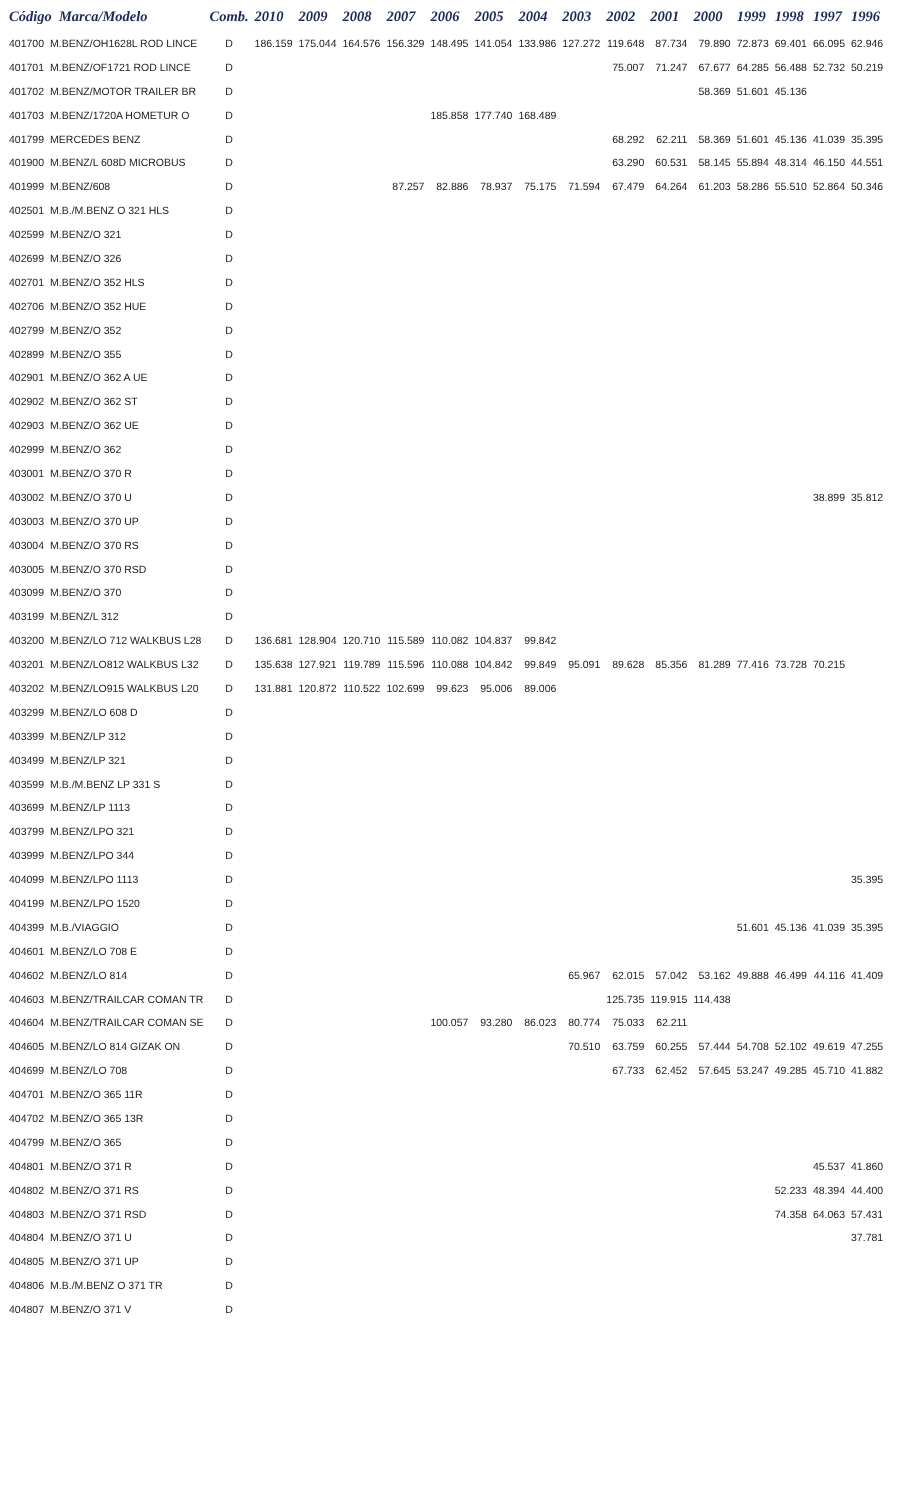| Código Marca/Modelo | | Comb. | 2010 | 2009 | 2008 | 2007 | 2006 | 2005 | 2004 | 2003 | 2002 | 2001 | 2000 | 1999 | 1998 | 1997 | 1996 |
| --- | --- | --- | --- | --- | --- | --- | --- | --- | --- | --- | --- | --- | --- | --- | --- | --- | --- |
| 401700 | M.BENZ/OH1628L ROD LINCE | D | 186.159 | 175.044 | 164.576 | 156.329 | 148.495 | 141.054 | 133.986 | 127.272 | 119.648 | 87.734 | 79.890 | 72.873 | 69.401 | 66.095 | 62.946 |
| 401701 | M.BENZ/OF1721 ROD LINCE | D | | | | | | | | | 75.007 | 71.247 | 67.677 | 64.285 | 56.488 | 52.732 | 50.219 |
| 401702 | M.BENZ/MOTOR TRAILER BR | D | | | | | | | | | | | 58.369 | 51.601 | 45.136 | | |
| 401703 | M.BENZ/1720A HOMETUR O | D | | | | | 185.858 | 177.740 | 168.489 | | | | | | | | |
| 401799 | MERCEDES BENZ | D | | | | | | | | | 68.292 | 62.211 | 58.369 | 51.601 | 45.136 | 41.039 | 35.395 |
| 401900 | M.BENZ/L 608D MICROBUS | D | | | | | | | | | 63.290 | 60.531 | 58.145 | 55.894 | 48.314 | 46.150 | 44.551 |
| 401999 | M.BENZ/608 | D | | | | 87.257 | 82.886 | 78.937 | 75.175 | 71.594 | 67.479 | 64.264 | 61.203 | 58.286 | 55.510 | 52.864 | 50.346 |
| 402501 | M.B./M.BENZ O 321 HLS | D | | | | | | | | | | | | | | | |
| 402599 | M.BENZ/O 321 | D | | | | | | | | | | | | | | | |
| 402699 | M.BENZ/O 326 | D | | | | | | | | | | | | | | | |
| 402701 | M.BENZ/O 352 HLS | D | | | | | | | | | | | | | | | |
| 402706 | M.BENZ/O 352 HUE | D | | | | | | | | | | | | | | | |
| 402799 | M.BENZ/O 352 | D | | | | | | | | | | | | | | | |
| 402899 | M.BENZ/O 355 | D | | | | | | | | | | | | | | | |
| 402901 | M.BENZ/O 362 A UE | D | | | | | | | | | | | | | | | |
| 402902 | M.BENZ/O 362 ST | D | | | | | | | | | | | | | | | |
| 402903 | M.BENZ/O 362 UE | D | | | | | | | | | | | | | | | |
| 402999 | M.BENZ/O 362 | D | | | | | | | | | | | | | | | |
| 403001 | M.BENZ/O 370 R | D | | | | | | | | | | | | | | | |
| 403002 | M.BENZ/O 370 U | D | | | | | | | | | | | | | | 38.899 | 35.812 |
| 403003 | M.BENZ/O 370 UP | D | | | | | | | | | | | | | | | |
| 403004 | M.BENZ/O 370 RS | D | | | | | | | | | | | | | | | |
| 403005 | M.BENZ/O 370 RSD | D | | | | | | | | | | | | | | | |
| 403099 | M.BENZ/O 370 | D | | | | | | | | | | | | | | | |
| 403199 | M.BENZ/L 312 | D | | | | | | | | | | | | | | | |
| 403200 | M.BENZ/LO 712 WALKBUS L28 | D | 136.681 | 128.904 | 120.710 | 115.589 | 110.082 | 104.837 | 99.842 | | | | | | | | |
| 403201 | M.BENZ/LO812 WALKBUS L32 | D | 135.638 | 127.921 | 119.789 | 115.596 | 110.088 | 104.842 | 99.849 | 95.091 | 89.628 | 85.356 | 81.289 | 77.416 | 73.728 | 70.215 | |
| 403202 | M.BENZ/LO915 WALKBUS L20 | D | 131.881 | 120.872 | 110.522 | 102.699 | 99.623 | 95.006 | 89.006 | | | | | | | | |
| 403299 | M.BENZ/LO 608 D | D | | | | | | | | | | | | | | | |
| 403399 | M.BENZ/LP 312 | D | | | | | | | | | | | | | | | |
| 403499 | M.BENZ/LP 321 | D | | | | | | | | | | | | | | | |
| 403599 | M.B./M.BENZ LP 331 S | D | | | | | | | | | | | | | | | |
| 403699 | M.BENZ/LP 1113 | D | | | | | | | | | | | | | | | |
| 403799 | M.BENZ/LPO 321 | D | | | | | | | | | | | | | | | |
| 403999 | M.BENZ/LPO 344 | D | | | | | | | | | | | | | | | |
| 404099 | M.BENZ/LPO 1113 | D | | | | | | | | | | | | | | | 35.395 |
| 404199 | M.BENZ/LPO 1520 | D | | | | | | | | | | | | | | | |
| 404399 | M.B./VIAGGIO | D | | | | | | | | | | | | 51.601 | 45.136 | 41.039 | 35.395 |
| 404601 | M.BENZ/LO 708 E | D | | | | | | | | | | | | | | | |
| 404602 | M.BENZ/LO 814 | D | | | | | | | | 65.967 | 62.015 | 57.042 | 53.162 | 49.888 | 46.499 | 44.116 | 41.409 |
| 404603 | M.BENZ/TRAILCAR COMAN TR | D | | | | | | | | | 125.735 | 119.915 | 114.438 | | | | |
| 404604 | M.BENZ/TRAILCAR COMAN SE | D | | | | | 100.057 | 93.280 | 86.023 | 80.774 | 75.033 | 62.211 | | | | | |
| 404605 | M.BENZ/LO 814 GIZAK ON | D | | | | | | | | 70.510 | 63.759 | 60.255 | 57.444 | 54.708 | 52.102 | 49.619 | 47.255 |
| 404699 | M.BENZ/LO 708 | D | | | | | | | | | 67.733 | 62.452 | 57.645 | 53.247 | 49.285 | 45.710 | 41.882 |
| 404701 | M.BENZ/O 365 11R | D | | | | | | | | | | | | | | | |
| 404702 | M.BENZ/O 365 13R | D | | | | | | | | | | | | | | | |
| 404799 | M.BENZ/O 365 | D | | | | | | | | | | | | | | | |
| 404801 | M.BENZ/O 371 R | D | | | | | | | | | | | | | | 45.537 | 41.860 |
| 404802 | M.BENZ/O 371 RS | D | | | | | | | | | | | | | 52.233 | 48.394 | 44.400 |
| 404803 | M.BENZ/O 371 RSD | D | | | | | | | | | | | | | 74.358 | 64.063 | 57.431 |
| 404804 | M.BENZ/O 371 U | D | | | | | | | | | | | | | | | 37.781 |
| 404805 | M.BENZ/O 371 UP | D | | | | | | | | | | | | | | | |
| 404806 | M.B./M.BENZ O 371 TR | D | | | | | | | | | | | | | | | |
| 404807 | M.BENZ/O 371 V | D | | | | | | | | | | | | | | | |